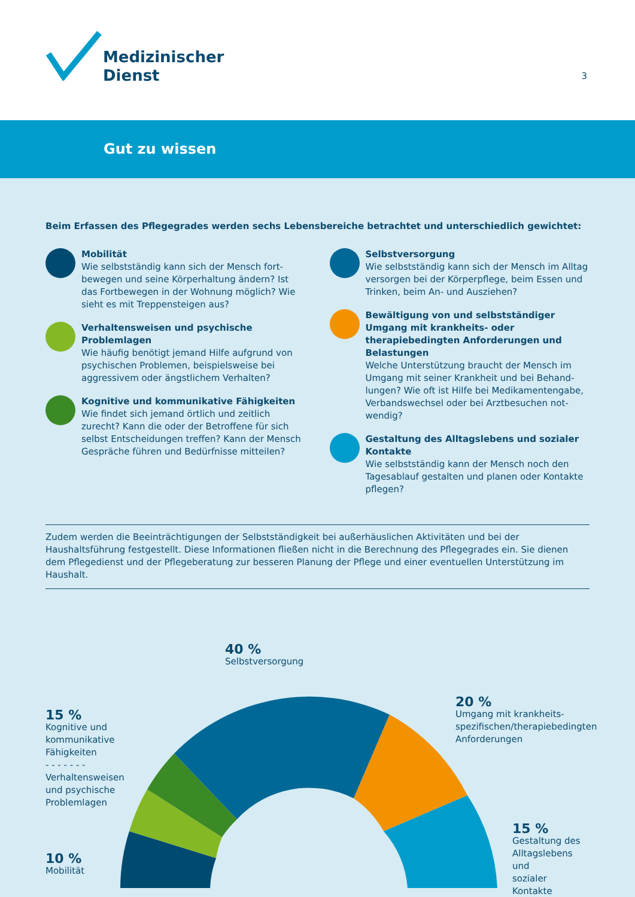Medizinischer
Dienst
3
Gut zu wissen
Beim Erfassen des Pflegegrades werden sechs Lebensbereiche betrachtet und unterschiedlich gewichtet:
Mobilität
Wie selbstständig kann sich der Mensch fort-bewegen und seine Körperhaltung ändern? Ist das Fortbewegen in der Wohnung möglich? Wie sieht es mit Treppensteigen aus?
Verhaltensweisen und psychische Problemlagen
Wie häufig benötigt jemand Hilfe aufgrund von psychischen Problemen, beispielsweise bei aggressivem oder ängstlichem Verhalten?
Kognitive und kommunikative Fähigkeiten
Wie findet sich jemand örtlich und zeitlich zurecht? Kann die oder der Betroffene für sich selbst Entscheidungen treffen? Kann der Mensch Gespräche führen und Bedürfnisse mitteilen?
Selbstversorgung
Wie selbstständig kann sich der Mensch im Alltag versorgen bei der Körperpflege, beim Essen und Trinken, beim An- und Ausziehen?
Bewältigung von und selbstständiger Umgang mit krankheits- oder therapiebedingten Anforderungen und Belastungen
Welche Unterstützung braucht der Mensch im Umgang mit seiner Krankheit und bei Behand-lungen? Wie oft ist Hilfe bei Medikamentengabe, Verbandswechsel oder bei Arztbesuchen not-wendig?
Gestaltung des Alltagslebens und sozialer Kontakte
Wie selbstständig kann der Mensch noch den Tagesablauf gestalten und planen oder Kontakte pflegen?
Zudem werden die Beeinträchtigungen der Selbstständigkeit bei außerhäuslichen Aktivitäten und bei der Haushaltsführung festgestellt. Diese Informationen fließen nicht in die Berechnung des Pflegegrades ein. Sie dienen dem Pflegedienst und der Pflegeberatung zur besseren Planung der Pflege und einer eventuellen Unterstützung im Haushalt.
40 %
Selbstversorgung
15 %
Kognitive und
kommunikative
Fähigkeiten
- - - - - - -
Verhaltensweisen
und psychische
Problemlagen
10 %
Mobilität
20 %
Umgang mit krankheits-
spezifischen/therapiebedingten
Anforderungen
15 %
Gestaltung des
Alltagslebens und
sozialer Kontakte